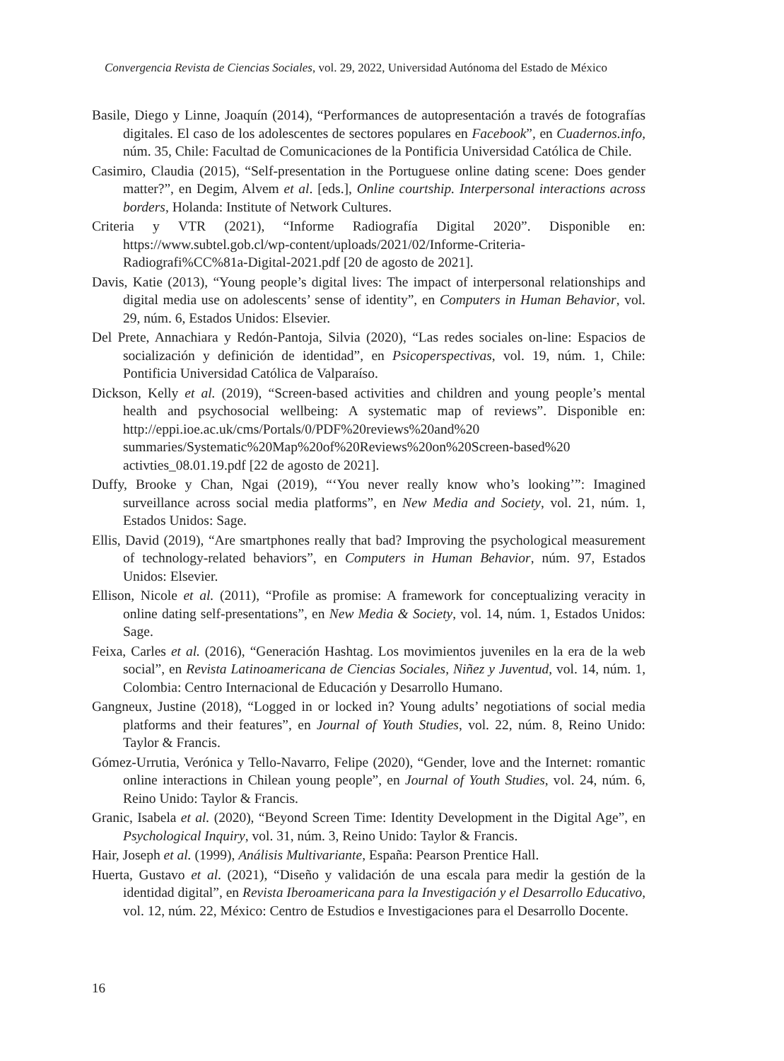Convergencia Revista de Ciencias Sociales, vol. 29, 2022, Universidad Autónoma del Estado de México
Basile, Diego y Linne, Joaquín (2014), “Performances de autopresentación a través de fotografías digitales. El caso de los adolescentes de sectores populares en Facebook”, en Cuadernos.info, núm. 35, Chile: Facultad de Comunicaciones de la Pontificia Universidad Católica de Chile.
Casimiro, Claudia (2015), “Self-presentation in the Portuguese online dating scene: Does gender matter?”, en Degim, Alvem et al. [eds.], Online courtship. Interpersonal interactions across borders, Holanda: Institute of Network Cultures.
Criteria y VTR (2021), “Informe Radiografía Digital 2020”. Disponible en: https://www.subtel.gob.cl/wp-content/uploads/2021/02/Informe-Criteria-Radiografi%CC%81a-Digital-2021.pdf [20 de agosto de 2021].
Davis, Katie (2013), “Young people’s digital lives: The impact of interpersonal relationships and digital media use on adolescents’ sense of identity”, en Computers in Human Behavior, vol. 29, núm. 6, Estados Unidos: Elsevier.
Del Prete, Annachiara y Redón-Pantoja, Silvia (2020), “Las redes sociales on-line: Espacios de socialización y definición de identidad”, en Psicoperspectivas, vol. 19, núm. 1, Chile: Pontificia Universidad Católica de Valparaíso.
Dickson, Kelly et al. (2019), “Screen-based activities and children and young people’s mental health and psychosocial wellbeing: A systematic map of reviews”. Disponible en: http://eppi.ioe.ac.uk/cms/Portals/0/PDF%20reviews%20and%20 summaries/Systematic%20Map%20of%20Reviews%20on%20Screen-based%20 activties_08.01.19.pdf [22 de agosto de 2021].
Duffy, Brooke y Chan, Ngai (2019), “‘You never really know who’s looking’”: Imagined surveillance across social media platforms”, en New Media and Society, vol. 21, núm. 1, Estados Unidos: Sage.
Ellis, David (2019), “Are smartphones really that bad? Improving the psychological measurement of technology-related behaviors”, en Computers in Human Behavior, núm. 97, Estados Unidos: Elsevier.
Ellison, Nicole et al. (2011), “Profile as promise: A framework for conceptualizing veracity in online dating self-presentations”, en New Media & Society, vol. 14, núm. 1, Estados Unidos: Sage.
Feixa, Carles et al. (2016), “Generación Hashtag. Los movimientos juveniles en la era de la web social”, en Revista Latinoamericana de Ciencias Sociales, Niñez y Juventud, vol. 14, núm. 1, Colombia: Centro Internacional de Educación y Desarrollo Humano.
Gangneux, Justine (2018), “Logged in or locked in? Young adults’ negotiations of social media platforms and their features”, en Journal of Youth Studies, vol. 22, núm. 8, Reino Unido: Taylor & Francis.
Gómez-Urrutia, Verónica y Tello-Navarro, Felipe (2020), “Gender, love and the Internet: romantic online interactions in Chilean young people”, en Journal of Youth Studies, vol. 24, núm. 6, Reino Unido: Taylor & Francis.
Granic, Isabela et al. (2020), “Beyond Screen Time: Identity Development in the Digital Age”, en Psychological Inquiry, vol. 31, núm. 3, Reino Unido: Taylor & Francis.
Hair, Joseph et al. (1999), Análisis Multivariante, España: Pearson Prentice Hall.
Huerta, Gustavo et al. (2021), “Diseño y validación de una escala para medir la gestión de la identidad digital”, en Revista Iberoamericana para la Investigación y el Desarrollo Educativo, vol. 12, núm. 22, México: Centro de Estudios e Investigaciones para el Desarrollo Docente.
16